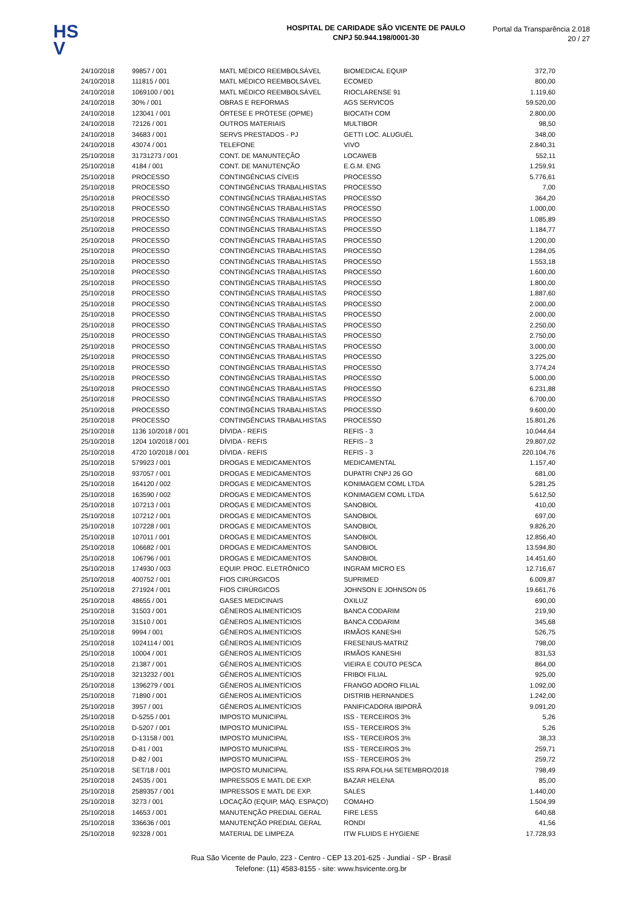HS
V
HOSPITAL DE CARIDADE SÃO VICENTE DE PAULO
CNPJ 50.944.198/0001-30
Portal da Transparência 2.018
20 / 27
| 24/10/2018 | 99857 / 001 | MATL MÉDICO REEMBOLSÁVEL | BIOMEDICAL EQUIP | 372,70 |
| 24/10/2018 | 111815 / 001 | MATL MÉDICO REEMBOLSÁVEL | ECOMED | 800,00 |
| 24/10/2018 | 1069100 / 001 | MATL MÉDICO REEMBOLSÁVEL | RIOCLARENSE 91 | 1.119,60 |
| 24/10/2018 | 30% / 001 | OBRAS E REFORMAS | AGS SERVICOS | 59.520,00 |
| 24/10/2018 | 123041 / 001 | ÓRTESE E PRÓTESE (OPME) | BIOCATH COM | 2.800,00 |
| 24/10/2018 | 72126 / 001 | OUTROS MATERIAIS | MULTIBOR | 98,50 |
| 24/10/2018 | 34683 / 001 | SERVS PRESTADOS - PJ | GETTI LOC. ALUGUÉL | 348,00 |
| 24/10/2018 | 43074 / 001 | TELEFONE | VIVO | 2.840,31 |
| 25/10/2018 | 31731273 / 001 | CONT. DE MANUNTEÇÃO | LOCAWEB | 552,11 |
| 25/10/2018 | 4184 / 001 | CONT. DE MANUTENÇÃO | E.G.M. ENG | 1.259,91 |
| 25/10/2018 | PROCESSO | CONTINGÊNCIAS CÍVEIS | PROCESSO | 5.776,61 |
| 25/10/2018 | PROCESSO | CONTINGÊNCIAS TRABALHISTAS | PROCESSO | 7,00 |
| 25/10/2018 | PROCESSO | CONTINGÊNCIAS TRABALHISTAS | PROCESSO | 364,20 |
| 25/10/2018 | PROCESSO | CONTINGÊNCIAS TRABALHISTAS | PROCESSO | 1.000,00 |
| 25/10/2018 | PROCESSO | CONTINGÊNCIAS TRABALHISTAS | PROCESSO | 1.085,89 |
| 25/10/2018 | PROCESSO | CONTINGÊNCIAS TRABALHISTAS | PROCESSO | 1.184,77 |
| 25/10/2018 | PROCESSO | CONTINGÊNCIAS TRABALHISTAS | PROCESSO | 1.200,00 |
| 25/10/2018 | PROCESSO | CONTINGÊNCIAS TRABALHISTAS | PROCESSO | 1.284,05 |
| 25/10/2018 | PROCESSO | CONTINGÊNCIAS TRABALHISTAS | PROCESSO | 1.553,18 |
| 25/10/2018 | PROCESSO | CONTINGÊNCIAS TRABALHISTAS | PROCESSO | 1.600,00 |
| 25/10/2018 | PROCESSO | CONTINGÊNCIAS TRABALHISTAS | PROCESSO | 1.800,00 |
| 25/10/2018 | PROCESSO | CONTINGÊNCIAS TRABALHISTAS | PROCESSO | 1.887,60 |
| 25/10/2018 | PROCESSO | CONTINGÊNCIAS TRABALHISTAS | PROCESSO | 2.000,00 |
| 25/10/2018 | PROCESSO | CONTINGÊNCIAS TRABALHISTAS | PROCESSO | 2.000,00 |
| 25/10/2018 | PROCESSO | CONTINGÊNCIAS TRABALHISTAS | PROCESSO | 2.250,00 |
| 25/10/2018 | PROCESSO | CONTINGÊNCIAS TRABALHISTAS | PROCESSO | 2.750,00 |
| 25/10/2018 | PROCESSO | CONTINGÊNCIAS TRABALHISTAS | PROCESSO | 3.000,00 |
| 25/10/2018 | PROCESSO | CONTINGÊNCIAS TRABALHISTAS | PROCESSO | 3.225,00 |
| 25/10/2018 | PROCESSO | CONTINGÊNCIAS TRABALHISTAS | PROCESSO | 3.774,24 |
| 25/10/2018 | PROCESSO | CONTINGÊNCIAS TRABALHISTAS | PROCESSO | 5.000,00 |
| 25/10/2018 | PROCESSO | CONTINGÊNCIAS TRABALHISTAS | PROCESSO | 6.231,88 |
| 25/10/2018 | PROCESSO | CONTINGÊNCIAS TRABALHISTAS | PROCESSO | 6.700,00 |
| 25/10/2018 | PROCESSO | CONTINGÊNCIAS TRABALHISTAS | PROCESSO | 9.600,00 |
| 25/10/2018 | PROCESSO | CONTINGÊNCIAS TRABALHISTAS | PROCESSO | 15.801,26 |
| 25/10/2018 | 1136 10/2018 / 001 | DÍVIDA - REFIS | REFIS - 3 | 10.044,64 |
| 25/10/2018 | 1204 10/2018 / 001 | DÍVIDA - REFIS | REFIS - 3 | 29.807,02 |
| 25/10/2018 | 4720 10/2018 / 001 | DÍVIDA - REFIS | REFIS - 3 | 220.104,76 |
| 25/10/2018 | 579923 / 001 | DROGAS E MEDICAMENTOS | MEDICAMENTAL | 1.157,40 |
| 25/10/2018 | 937057 / 001 | DROGAS E MEDICAMENTOS | DUPATRI CNPJ 26 GO | 681,00 |
| 25/10/2018 | 164120 / 002 | DROGAS E MEDICAMENTOS | KONIMAGEM COML LTDA | 5.281,25 |
| 25/10/2018 | 163590 / 002 | DROGAS E MEDICAMENTOS | KONIMAGEM COML LTDA | 5.612,50 |
| 25/10/2018 | 107213 / 001 | DROGAS E MEDICAMENTOS | SANOBIOL | 410,00 |
| 25/10/2018 | 107212 / 001 | DROGAS E MEDICAMENTOS | SANOBIOL | 697,00 |
| 25/10/2018 | 107228 / 001 | DROGAS E MEDICAMENTOS | SANOBIOL | 9.826,20 |
| 25/10/2018 | 107011 / 001 | DROGAS E MEDICAMENTOS | SANOBIOL | 12.856,40 |
| 25/10/2018 | 106682 / 001 | DROGAS E MEDICAMENTOS | SANOBIOL | 13.594,80 |
| 25/10/2018 | 106796 / 001 | DROGAS E MEDICAMENTOS | SANOBIOL | 14.451,60 |
| 25/10/2018 | 174930 / 003 | EQUIP. PROC. ELETRÔNICO | INGRAM MICRO ES | 12.716,67 |
| 25/10/2018 | 400752 / 001 | FIOS CIRÚRGICOS | SUPRIMED | 6.009,87 |
| 25/10/2018 | 271924 / 001 | FIOS CIRÚRGICOS | JOHNSON E JOHNSON 05 | 19.661,76 |
| 25/10/2018 | 48655 / 001 | GASES MEDICINAIS | OXILUZ | 690,00 |
| 25/10/2018 | 31503 / 001 | GÊNEROS ALIMENTÍCIOS | BANCA CODARIM | 219,90 |
| 25/10/2018 | 31510 / 001 | GÊNEROS ALIMENTÍCIOS | BANCA CODARIM | 345,68 |
| 25/10/2018 | 9994 / 001 | GÊNEROS ALIMENTÍCIOS | IRMÃOS KANESHI | 526,75 |
| 25/10/2018 | 1024114 / 001 | GÊNEROS ALIMENTÍCIOS | FRESENIUS-MATRIZ | 798,00 |
| 25/10/2018 | 10004 / 001 | GÊNEROS ALIMENTÍCIOS | IRMÃOS KANESHI | 831,53 |
| 25/10/2018 | 21387 / 001 | GÊNEROS ALIMENTÍCIOS | VIEIRA E COUTO PESCA | 864,00 |
| 25/10/2018 | 3213232 / 001 | GÊNEROS ALIMENTÍCIOS | FRIBOI FILIAL | 925,00 |
| 25/10/2018 | 1396279 / 001 | GÊNEROS ALIMENTÍCIOS | FRANGO ADORO FILIAL | 1.092,00 |
| 25/10/2018 | 71890 / 001 | GÊNEROS ALIMENTÍCIOS | DISTRIB HERNANDES | 1.242,00 |
| 25/10/2018 | 3957 / 001 | GÊNEROS ALIMENTÍCIOS | PANIFICADORA IBIPORÃ | 9.091,20 |
| 25/10/2018 | D-5255 / 001 | IMPOSTO MUNICIPAL | ISS - TERCEIROS 3% | 5,26 |
| 25/10/2018 | D-5207 / 001 | IMPOSTO MUNICIPAL | ISS - TERCEIROS 3% | 5,26 |
| 25/10/2018 | D-13158 / 001 | IMPOSTO MUNICIPAL | ISS - TERCEIROS 3% | 38,33 |
| 25/10/2018 | D-81 / 001 | IMPOSTO MUNICIPAL | ISS - TERCEIROS 3% | 259,71 |
| 25/10/2018 | D-82 / 001 | IMPOSTO MUNICIPAL | ISS - TERCEIROS 3% | 259,72 |
| 25/10/2018 | SET/18 / 001 | IMPOSTO MUNICIPAL | ISS RPA FOLHA SETEMBRO/2018 | 798,49 |
| 25/10/2018 | 24535 / 001 | IMPRESSOS E MATL DE EXP. | BAZAR HELENA | 85,00 |
| 25/10/2018 | 2589357 / 001 | IMPRESSOS E MATL DE EXP. | SALES | 1.440,00 |
| 25/10/2018 | 3273 / 001 | LOCAÇÃO (EQUIP, MÁQ. ESPAÇO) | COMAHO | 1.504,99 |
| 25/10/2018 | 14653 / 001 | MANUTENÇÃO PREDIAL GERAL | FIRE LESS | 640,68 |
| 25/10/2018 | 336636 / 001 | MANUTENÇÃO PREDIAL GERAL | RONDI | 41,56 |
| 25/10/2018 | 92328 / 001 | MATERIAL DE LIMPEZA | ITW FLUIDS E HYGIENE | 17.728,93 |
Rua São Vicente de Paulo, 223 - Centro - CEP 13.201-625 - Jundiaí - SP - Brasil
Telefone: (11) 4583-8155 - site: www.hsvicente.org.br